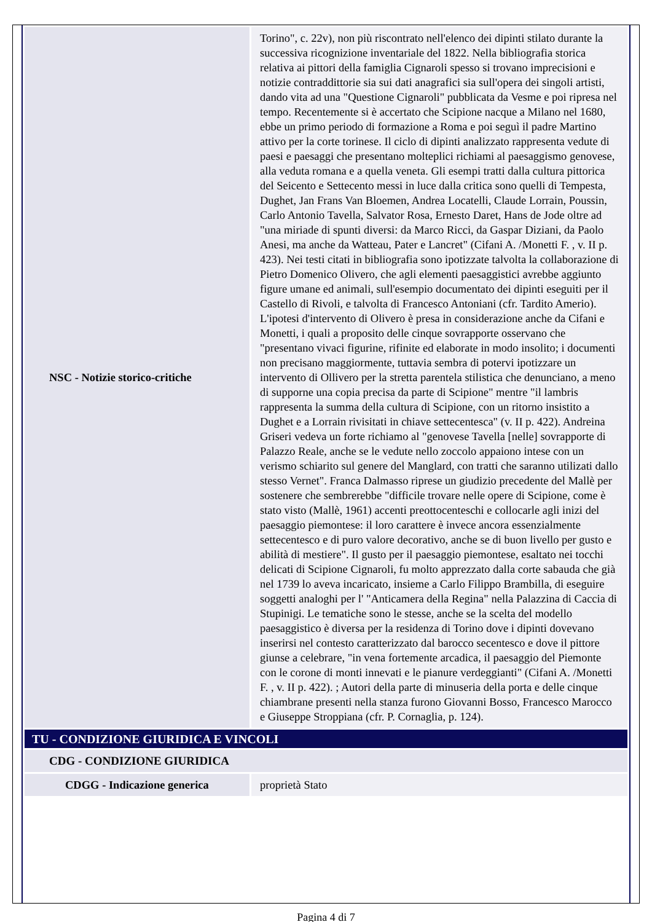| NSC - Notizie storico-critiche | Torino", c. 22v), non più riscontrato nell'elenco dei dipinti stilato durante la successiva ricognizione inventariale del 1822. Nella bibliografia storica relativa ai pittori della famiglia Cignaroli spesso si trovano imprecisioni e notizie contraddittorie sia sui dati anagrafici sia sull'opera dei singoli artisti, dando vita ad una "Questione Cignaroli" pubblicata da Vesme e poi ripresa nel tempo. Recentemente si è accertato che Scipione nacque a Milano nel 1680, ebbe un primo periodo di formazione a Roma e poi seguì il padre Martino attivo per la corte torinese. Il ciclo di dipinti analizzato rappresenta vedute di paesi e paesaggi che presentano molteplici richiami al paesaggismo genovese, alla veduta romana e a quella veneta. Gli esempi tratti dalla cultura pittorica del Seicento e Settecento messi in luce dalla critica sono quelli di Tempesta, Dughet, Jan Frans Van Bloemen, Andrea Locatelli, Claude Lorrain, Poussin, Carlo Antonio Tavella, Salvator Rosa, Ernesto Daret, Hans de Jode oltre ad "una miriade di spunti diversi: da Marco Ricci, da Gaspar Diziani, da Paolo Anesi, ma anche da Watteau, Pater e Lancret" (Cifani A. /Monetti F. , v. II p. 423). Nei testi citati in bibliografia sono ipotizzate talvolta la collaborazione di Pietro Domenico Olivero, che agli elementi paesaggistici avrebbe aggiunto figure umane ed animali, sull'esempio documentato dei dipinti eseguiti per il Castello di Rivoli, e talvolta di Francesco Antoniani (cfr. Tardito Amerio). L'ipotesi d'intervento di Olivero è presa in considerazione anche da Cifani e Monetti, i quali a proposito delle cinque sovrapporte osservano che "presentano vivaci figurine, rifinite ed elaborate in modo insolito; i documenti non precisano maggiormente, tuttavia sembra di potervi ipotizzare un intervento di Ollivero per la stretta parentela stilistica che denunciano, a meno di supporne una copia precisa da parte di Scipione" mentre "il lambris rappresenta la summa della cultura di Scipione, con un ritorno insistito a Dughet e a Lorrain rivisitati in chiave settecentesca" (v. II p. 422). Andreina Griseri vedeva un forte richiamo al "genovese Tavella [nelle] sovrapporte di Palazzo Reale, anche se le vedute nello zoccolo appaiono intese con un verismo schiarito sul genere del Manglard, con tratti che saranno utilizati dallo stesso Vernet". Franca Dalmasso riprese un giudizio precedente del Mallè per sostenere che sembrerebbe "difficile trovare nelle opere di Scipione, come è stato visto (Mallè, 1961) accenti preottocenteschi e collocarle agli inizi del paesaggio piemontese: il loro carattere è invece ancora essenzialmente settecentesco e di puro valore decorativo, anche se di buon livello per gusto e abilità di mestiere". Il gusto per il paesaggio piemontese, esaltato nei tocchi delicati di Scipione Cignaroli, fu molto apprezzato dalla corte sabauda che già nel 1739 lo aveva incaricato, insieme a Carlo Filippo Brambilla, di eseguire soggetti analoghi per l' "Anticamera della Regina" nella Palazzina di Caccia di Stupinigi. Le tematiche sono le stesse, anche se la scelta del modello paesaggistico è diversa per la residenza di Torino dove i dipinti dovevano inserirsi nel contesto caratterizzato dal barocco secentesco e dove il pittore giunse a celebrare, "in vena fortemente arcadica, il paesaggio del Piemonte con le corone di monti innevati e le pianure verdeggianti" (Cifani A. /Monetti F. , v. II p. 422). ; Autori della parte di minuseria della porta e delle cinque chiambrane presenti nella stanza furono Giovanni Bosso, Francesco Marocco e Giuseppe Stroppiana (cfr. P. Cornaglia, p. 124). |
| TU - CONDIZIONE GIURIDICA E VINCOLI | |
| CDG - CONDIZIONE GIURIDICA | |
| CDGG - Indicazione generica | proprietà Stato |
Pagina 4 di 7